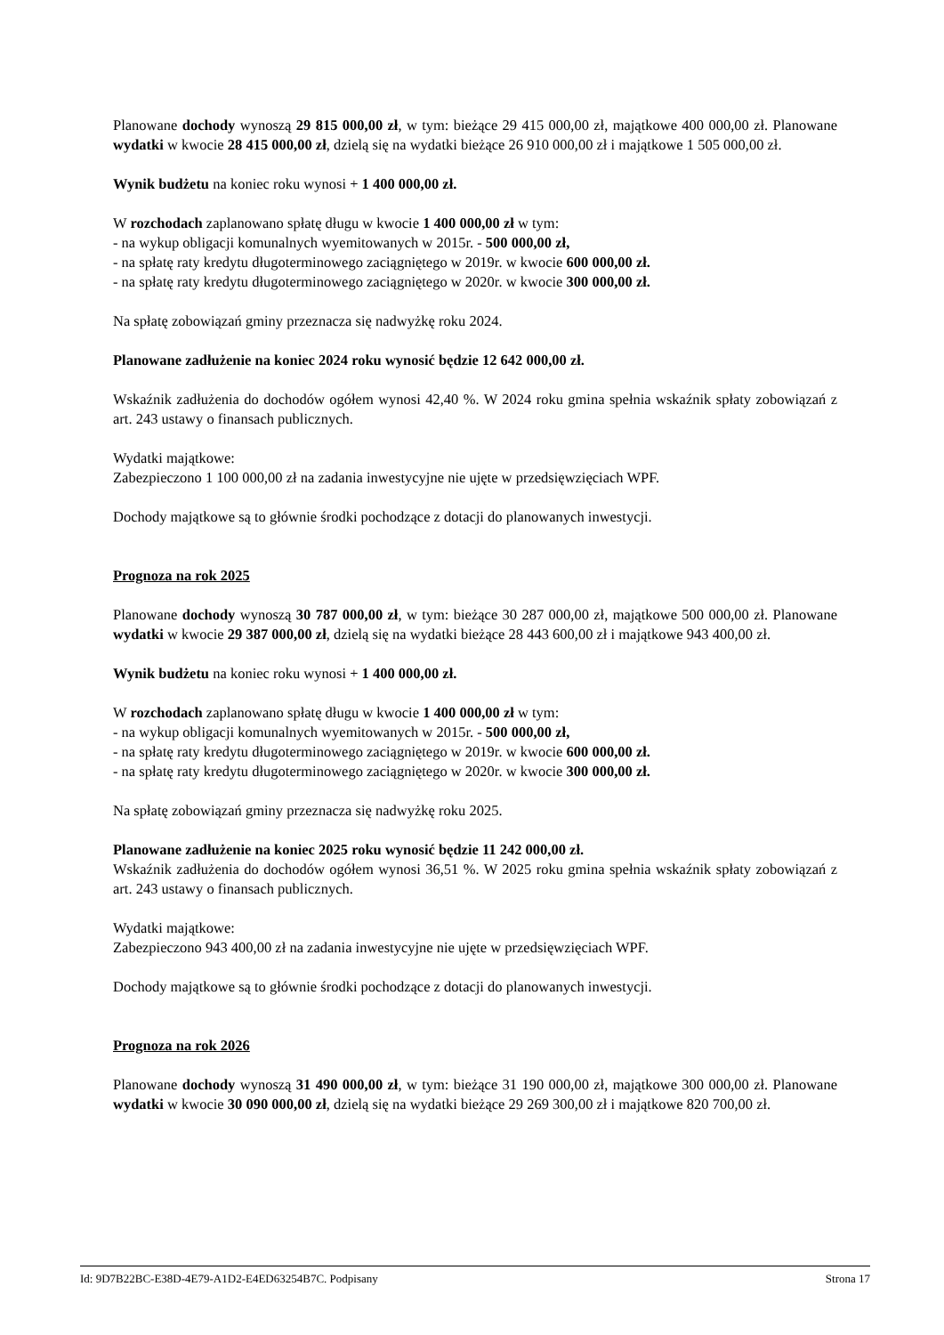Planowane dochody wynoszą 29 815 000,00 zł, w tym: bieżące 29 415 000,00 zł, majątkowe 400 000,00 zł. Planowane wydatki w kwocie 28 415 000,00 zł, dzielą się na wydatki bieżące 26 910 000,00 zł i majątkowe 1 505 000,00 zł.
Wynik budżetu na koniec roku wynosi + 1 400 000,00 zł.
W rozchodach zaplanowano spłatę długu w kwocie 1 400 000,00 zł w tym:
- na wykup obligacji komunalnych wyemitowanych w 2015r. - 500 000,00 zł,
- na spłatę raty kredytu długoterminowego zaciągniętego w 2019r. w kwocie 600 000,00 zł.
- na spłatę raty kredytu długoterminowego zaciągniętego w 2020r. w kwocie 300 000,00 zł.
Na spłatę zobowiązań gminy przeznacza się nadwyżkę roku 2024.
Planowane zadłużenie na koniec 2024 roku wynosić będzie 12 642 000,00 zł.
Wskaźnik zadłużenia do dochodów ogółem wynosi 42,40 %. W 2024 roku gmina spełnia wskaźnik spłaty zobowiązań z art. 243 ustawy o finansach publicznych.
Wydatki majątkowe:
Zabezpieczono 1 100 000,00 zł na zadania inwestycyjne nie ujęte w przedsięwzięciach WPF.
Dochody majątkowe są to głównie środki pochodzące z dotacji do planowanych inwestycji.
Prognoza na rok 2025
Planowane dochody wynoszą 30 787 000,00 zł, w tym: bieżące 30 287 000,00 zł, majątkowe 500 000,00 zł. Planowane wydatki w kwocie 29 387 000,00 zł, dzielą się na wydatki bieżące 28 443 600,00 zł i majątkowe 943 400,00 zł.
Wynik budżetu na koniec roku wynosi + 1 400 000,00 zł.
W rozchodach zaplanowano spłatę długu w kwocie 1 400 000,00 zł w tym:
- na wykup obligacji komunalnych wyemitowanych w 2015r. - 500 000,00 zł,
- na spłatę raty kredytu długoterminowego zaciągniętego w 2019r. w kwocie 600 000,00 zł.
- na spłatę raty kredytu długoterminowego zaciągniętego w 2020r. w kwocie 300 000,00 zł.
Na spłatę zobowiązań gminy przeznacza się nadwyżkę roku 2025.
Planowane zadłużenie na koniec 2025 roku wynosić będzie 11 242 000,00 zł.
Wskaźnik zadłużenia do dochodów ogółem wynosi 36,51 %. W 2025 roku gmina spełnia wskaźnik spłaty zobowiązań z art. 243 ustawy o finansach publicznych.
Wydatki majątkowe:
Zabezpieczono 943 400,00 zł na zadania inwestycyjne nie ujęte w przedsięwzięciach WPF.
Dochody majątkowe są to głównie środki pochodzące z dotacji do planowanych inwestycji.
Prognoza na rok 2026
Planowane dochody wynoszą 31 490 000,00 zł, w tym: bieżące 31 190 000,00 zł, majątkowe 300 000,00 zł. Planowane wydatki w kwocie 30 090 000,00 zł, dzielą się na wydatki bieżące 29 269 300,00 zł i majątkowe 820 700,00 zł.
Id: 9D7B22BC-E38D-4E79-A1D2-E4ED63254B7C. Podpisany Strona 17